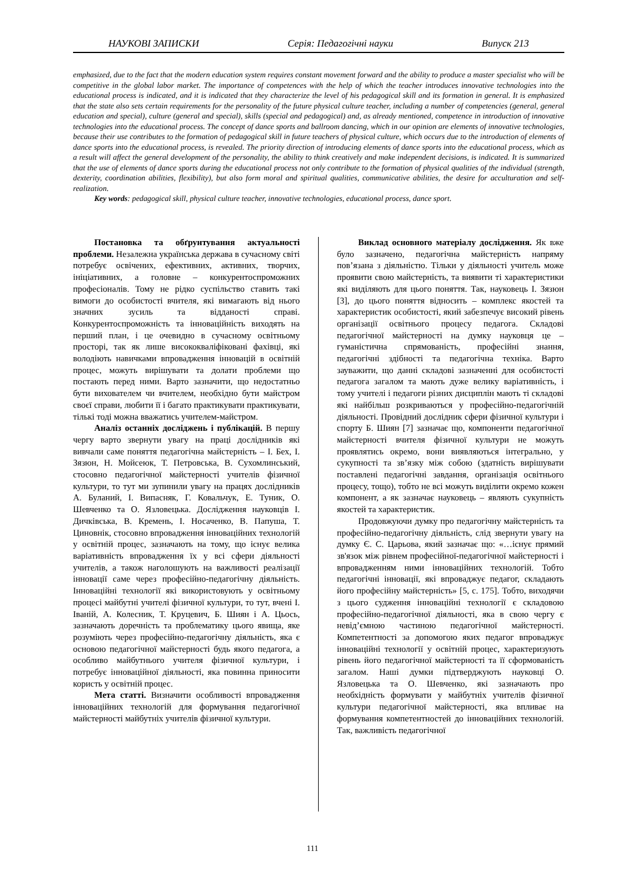НАУКОВІ ЗАПИСКИ Серія: Педагогічні науки Випуск 213
emphasized, due to the fact that the modern education system requires constant movement forward and the ability to produce a master specialist who will be competitive in the global labor market. The importance of competences with the help of which the teacher introduces innovative technologies into the educational process is indicated, and it is indicated that they characterize the level of his pedagogical skill and its formation in general. It is emphasized that the state also sets certain requirements for the personality of the future physical culture teacher, including a number of competencies (general, general education and special), culture (general and special), skills (special and pedagogical) and, as already mentioned, competence in introduction of innovative technologies into the educational process. The concept of dance sports and ballroom dancing, which in our opinion are elements of innovative technologies, because their use contributes to the formation of pedagogical skill in future teachers of physical culture, which occurs due to the introduction of elements of dance sports into the educational process, is revealed. The priority direction of introducing elements of dance sports into the educational process, which as a result will affect the general development of the personality, the ability to think creatively and make independent decisions, is indicated. It is summarized that the use of elements of dance sports during the educational process not only contribute to the formation of physical qualities of the individual (strength, dexterity, coordination abilities, flexibility), but also form moral and spiritual qualities, communicative abilities, the desire for acculturation and self-realization.
Key words: pedagogical skill, physical culture teacher, innovative technologies, educational process, dance sport.
Постановка та обґрунтування актуальності проблеми. Незалежна українська держава в сучасному світі потребує освічених, ефективних, активних, творчих, ініціативних, а головне – конкурентоспроможних професіоналів. Тому не рідко суспільство ставить такі вимоги до особистості вчителя, які вимагають від нього значних зусиль та відданості справі. Конкурентоспроможність та інноваційність виходять на перший план, і це очевидно в сучасному освітньому просторі, так як лише висококваліфіковані фахівці, які володіють навичками впровадження інновацій в освітній процес, можуть вирішувати та долати проблеми що постають перед ними. Варто зазначити, що недостатньо бути вихователем чи вчителем, необхідно бути майстром своєї справи, любити її і багато практикувати практикувати, тількі тоді можна вважатись учителем-майстром.
Аналіз останніх досліджень і публікацій. В першу чергу варто звернути увагу на праці дослідників які вивчали саме поняття педагогічна майстерність – І. Бех, І. Зязюн, Н. Мойсеюк, Т. Петровська, В. Сухомлинський, стосовно педагогічної майстерності учителів фізичної культури, то тут ми зупинили увагу на працях дослідників А. Буланий, І. Випасняк, Г. Ковальчук, Е. Туник, О. Шевченко та О. Язловецька. Дослідження науковців І. Дичківська, В. Кремень, І. Носаченко, В. Папуша, Т. Циновнік, стосовно впровадження інноваційних технологій у освітній процес, зазначають на тому, що існує велика варіативність впровадження їх у всі сфери діяльності учителів, а також наголошують на важливості реалізації інновації саме через професійно-педагогічну діяльність. Інноваційні технології які використовують у освітньому процесі майбутні учителі фізичної культури, то тут, вчені І. Іваній, А. Колесник, Т. Круцевич, Б. Шиян і А. Цьось, зазначають доречність та проблематику цього явища, яке розуміють через професійно-педагогічну діяльність, яка є основою педагогічної майстерності будь якого педагога, а особливо майбутнього учителя фізичної культури, і потребує інноваційної діяльності, яка повинна приносити користь у освітній процес.
Мета статті. Визначити особливості впровадження інноваційних технологій для формування педагогічної майстерності майбутніх учителів фізичної культури.
Виклад основного матеріалу дослідження. Як вже було зазначено, педагогічна майстерність напряму пов’язана з діяльністю. Тільки у діяльності учитель може проявити свою майстерність, та виявити ті характеристики які виділяють для цього поняття. Так, науковець І. Зязюн [3], до цього поняття відносить – комплекс якостей та характеристик особистості, який забезпечує високий рівень організації освітнього процесу педагога. Складові педагогічної майстерності на думку науковця це – гуманістична спрямованість, професійні знання, педагогічні здібності та педагогічна техніка. Варто зауважити, що данні складові зазначенні для особистості педагога загалом та мають дуже велику варіативність, і тому учителі і педагоги різних дисциплін мають ті складові які найбільш розкриваються у професійно-педагогічній діяльності. Провідний дослідник сфери фізичної культури і спорту Б. Шиян [7] зазначає що, компоненти педагогічної майстерності вчителя фізичної культури не можуть проявлятись окремо, вони виявляються інтегрально, у сукупності та зв’язку між собою (здатність вирішувати поставлені педагогічні завдання, організація освітнього процесу, тощо), тобто не всі можуть виділити окремо кожен компонент, а як зазначає науковець – являють сукупність якостей та характеристик.
Продовжуючи думку про педагогічну майстерність та професійно-педагогічну діяльність, слід звернути увагу на думку Є. С. Царьова, який зазначає що: «…існує прямий зв'язок між рівнем професійної-педагогічної майстерності і впровадженням ними інноваційних технологій. Тобто педагогічні інновації, які впроваджує педагог, складають його професійну майстерність» [5, с. 175]. Тобто, виходячи з цього судження інноваційні технології є складовою професійно-педагогічної діяльності, яка в свою чергу є невід’ємною частиною педагогічної майстерності. Компетентності за допомогою яких педагог впроваджує інноваційні технології у освітній процес, характеризують рівень його педагогічної майстерності та її сформованість загалом. Наші думки підтверджують науковці О. Язловецька та О. Шевченко, які зазначають про необхідність формувати у майбутніх учителів фізичної культури педагогічної майстерності, яка впливає на формування компетентностей до інноваційних технологій. Так, важливість педагогічної
111